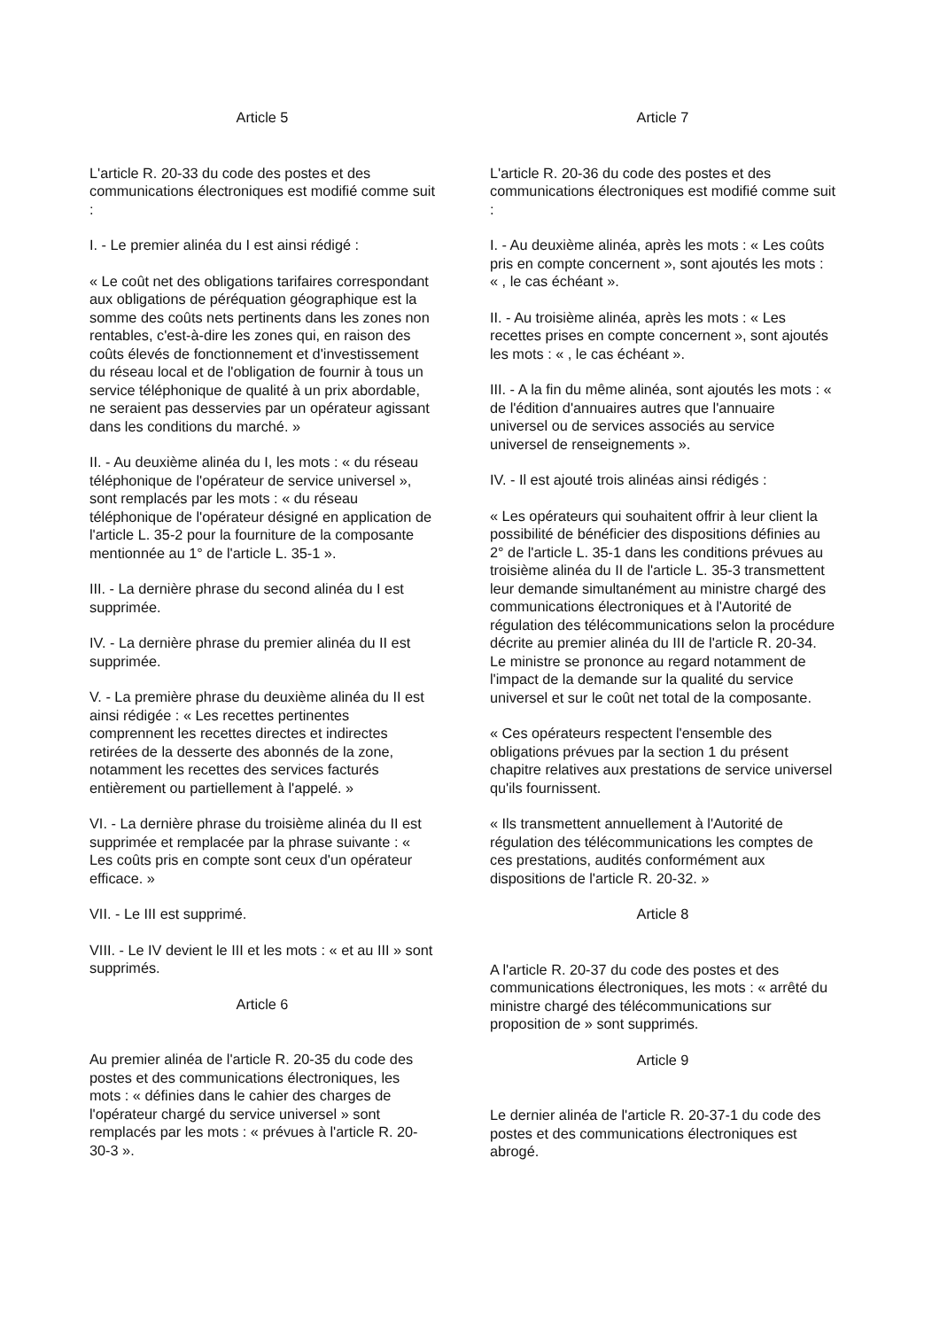Article 5
L'article R. 20-33 du code des postes et des communications électroniques est modifié comme suit :
I. - Le premier alinéa du I est ainsi rédigé :
« Le coût net des obligations tarifaires correspondant aux obligations de péréquation géographique est la somme des coûts nets pertinents dans les zones non rentables, c'est-à-dire les zones qui, en raison des coûts élevés de fonctionnement et d'investissement du réseau local et de l'obligation de fournir à tous un service téléphonique de qualité à un prix abordable, ne seraient pas desservies par un opérateur agissant dans les conditions du marché. »
II. - Au deuxième alinéa du I, les mots : « du réseau téléphonique de l'opérateur de service universel », sont remplacés par les mots : « du réseau téléphonique de l'opérateur désigné en application de l'article L. 35-2 pour la fourniture de la composante mentionnée au 1° de l'article L. 35-1 ».
III. - La dernière phrase du second alinéa du I est supprimée.
IV. - La dernière phrase du premier alinéa du II est supprimée.
V. - La première phrase du deuxième alinéa du II est ainsi rédigée : « Les recettes pertinentes comprennent les recettes directes et indirectes retirées de la desserte des abonnés de la zone, notamment les recettes des services facturés entièrement ou partiellement à l'appelé. »
VI. - La dernière phrase du troisième alinéa du II est supprimée et remplacée par la phrase suivante : « Les coûts pris en compte sont ceux d'un opérateur efficace. »
VII. - Le III est supprimé.
VIII. - Le IV devient le III et les mots : « et au III » sont supprimés.
Article 6
Au premier alinéa de l'article R. 20-35 du code des postes et des communications électroniques, les mots : « définies dans le cahier des charges de l'opérateur chargé du service universel » sont remplacés par les mots : « prévues à l'article R. 20-30-3 ».
Article 7
L'article R. 20-36 du code des postes et des communications électroniques est modifié comme suit :
I. - Au deuxième alinéa, après les mots : « Les coûts pris en compte concernent », sont ajoutés les mots : « , le cas échéant ».
II. - Au troisième alinéa, après les mots : « Les recettes prises en compte concernent », sont ajoutés les mots : « , le cas échéant ».
III. - A la fin du même alinéa, sont ajoutés les mots : « de l'édition d'annuaires autres que l'annuaire universel ou de services associés au service universel de renseignements ».
IV. - Il est ajouté trois alinéas ainsi rédigés :
« Les opérateurs qui souhaitent offrir à leur client la possibilité de bénéficier des dispositions définies au 2° de l'article L. 35-1 dans les conditions prévues au troisième alinéa du II de l'article L. 35-3 transmettent leur demande simultanément au ministre chargé des communications électroniques et à l'Autorité de régulation des télécommunications selon la procédure décrite au premier alinéa du III de l'article R. 20-34. Le ministre se prononce au regard notamment de l'impact de la demande sur la qualité du service universel et sur le coût net total de la composante.
« Ces opérateurs respectent l'ensemble des obligations prévues par la section 1 du présent chapitre relatives aux prestations de service universel qu'ils fournissent.
« Ils transmettent annuellement à l'Autorité de régulation des télécommunications les comptes de ces prestations, audités conformément aux dispositions de l'article R. 20-32. »
Article 8
A l'article R. 20-37 du code des postes et des communications électroniques, les mots : « arrêté du ministre chargé des télécommunications sur proposition de » sont supprimés.
Article 9
Le dernier alinéa de l'article R. 20-37-1 du code des postes et des communications électroniques est abrogé.